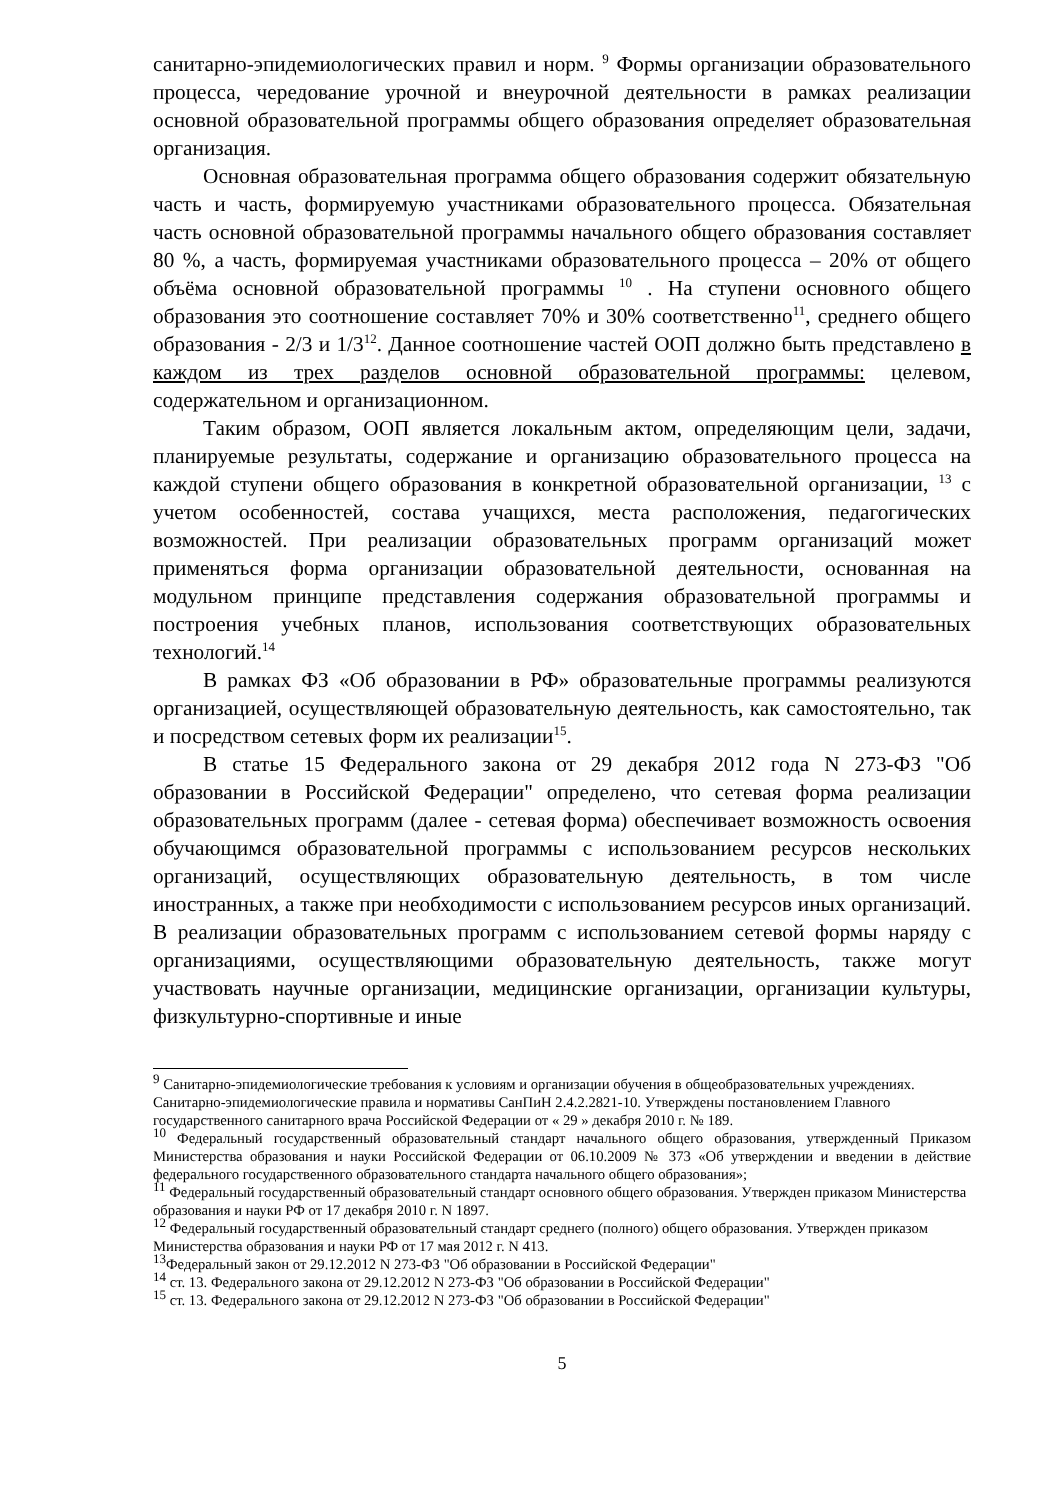санитарно-эпидемиологических правил и норм. <sup>9</sup> Формы организации образовательного процесса, чередование урочной и внеурочной деятельности в рамках реализации основной образовательной программы общего образования определяет образовательная организация.
Основная образовательная программа общего образования содержит обязательную часть и часть, формируемую участниками образовательного процесса. Обязательная часть основной образовательной программы начального общего образования составляет 80 %, а часть, формируемая участниками образовательного процесса – 20% от общего объёма основной образовательной программы <sup>10</sup> . На ступени основного общего образования это соотношение составляет 70% и 30% соответственно<sup>11</sup>, среднего общего образования - 2/3 и 1/3<sup>12</sup>. Данное соотношение частей ООП должно быть представлено в каждом из трех разделов основной образовательной программы: целевом, содержательном и организационном.
Таким образом, ООП является локальным актом, определяющим цели, задачи, планируемые результаты, содержание и организацию образовательного процесса на каждой ступени общего образования в конкретной образовательной организации, <sup>13</sup> с учетом особенностей, состава учащихся, места расположения, педагогических возможностей. При реализации образовательных программ организаций может применяться форма организации образовательной деятельности, основанная на модульном принципе представления содержания образовательной программы и построения учебных планов, использования соответствующих образовательных технологий.<sup>14</sup>
В рамках ФЗ «Об образовании в РФ» образовательные программы реализуются организацией, осуществляющей образовательную деятельность, как самостоятельно, так и посредством сетевых форм их реализации<sup>15</sup>.
В статье 15 Федерального закона от 29 декабря 2012 года N 273-ФЗ "Об образовании в Российской Федерации" определено, что сетевая форма реализации образовательных программ (далее - сетевая форма) обеспечивает возможность освоения обучающимся образовательной программы с использованием ресурсов нескольких организаций, осуществляющих образовательную деятельность, в том числе иностранных, а также при необходимости с использованием ресурсов иных организаций. В реализации образовательных программ с использованием сетевой формы наряду с организациями, осуществляющими образовательную деятельность, также могут участвовать научные организации, медицинские организации, организации культуры, физкультурно-спортивные и иные
<sup>9</sup> Санитарно-эпидемиологические требования к условиям и организации обучения в общеобразовательных учреждениях. Санитарно-эпидемиологические правила и нормативы СанПиН 2.4.2.2821-10. Утверждены постановлением Главного государственного санитарного врача Российской Федерации от « 29 » декабря 2010 г. № 189.
<sup>10</sup> Федеральный государственный образовательный стандарт начального общего образования, утвержденный Приказом Министерства образования и науки Российской Федерации от 06.10.2009 № 373 «Об утверждении и введении в действие федерального государственного образовательного стандарта начального общего образования»;
<sup>11</sup> Федеральный государственный образовательный стандарт основного общего образования. Утвержден приказом Министерства образования и науки РФ от 17 декабря 2010 г. N 1897.
<sup>12</sup> Федеральный государственный образовательный стандарт среднего (полного) общего образования. Утвержден приказом Министерства образования и науки РФ от 17 мая 2012 г. N 413.
<sup>13</sup> Федеральный закон от 29.12.2012 N 273-ФЗ "Об образовании в Российской Федерации"
<sup>14</sup> ст. 13. Федерального закона от 29.12.2012 N 273-ФЗ "Об образовании в Российской Федерации"
<sup>15</sup> ст. 13. Федерального закона от 29.12.2012 N 273-ФЗ "Об образовании в Российской Федерации"
5